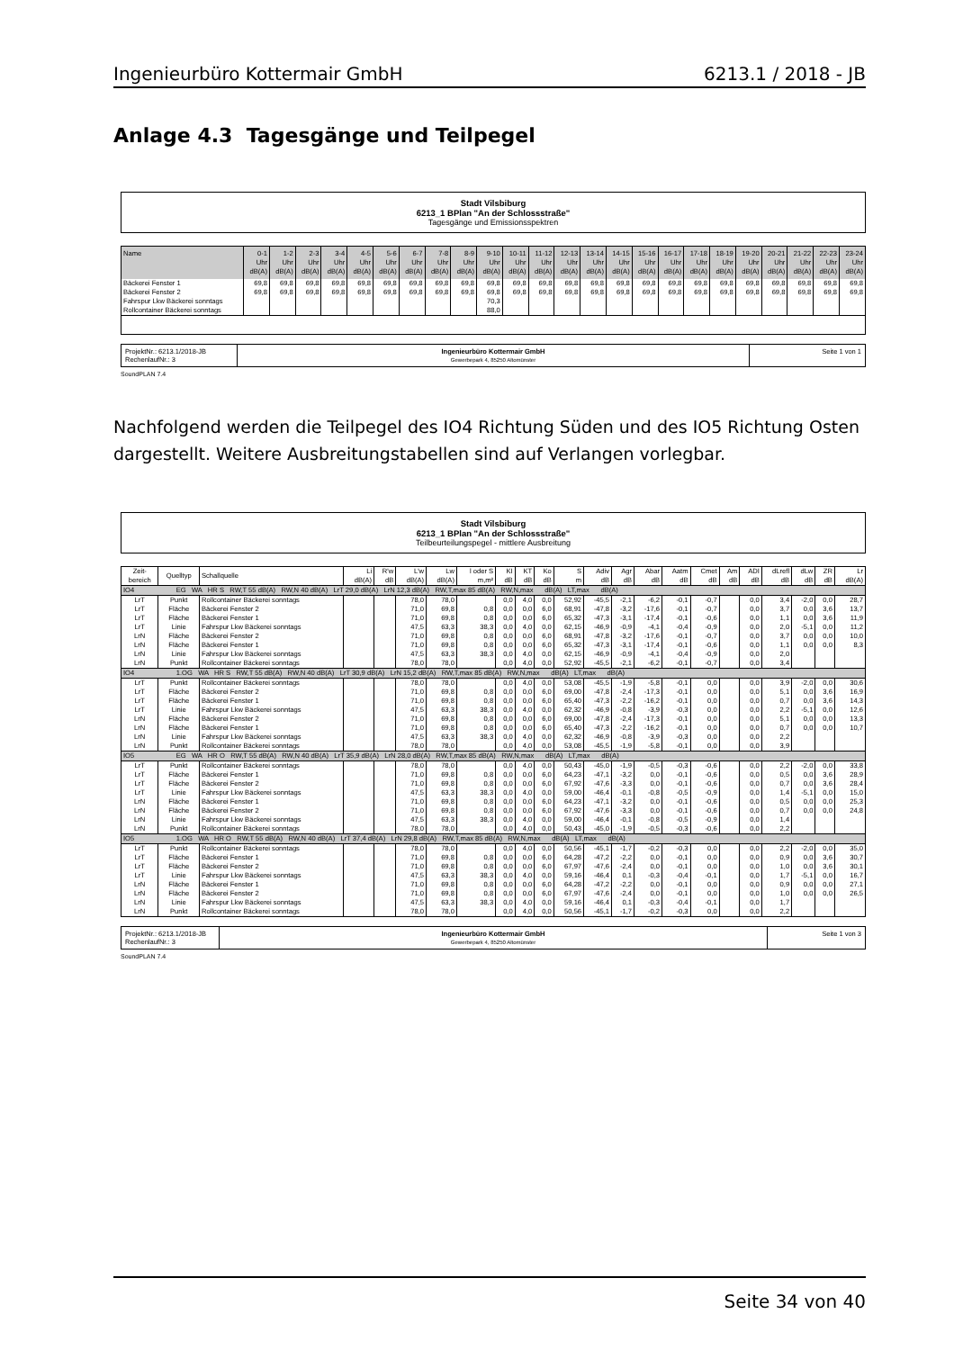Ingenieurbüro Kottermair GmbH 6213.1 / 2018 - JB
Anlage 4.3 Tagesgänge und Teilpegel
Stadt Vilsbiburg
6213_1 BPlan "An der Schlossstraße"
Tagesgänge und Emissionsspektren
| Name | 0-1 Uhr dB(A) | 1-2 Uhr dB(A) | 2-3 Uhr dB(A) | 3-4 Uhr dB(A) | 4-5 Uhr dB(A) | 5-6 Uhr dB(A) | 6-7 Uhr dB(A) | 7-8 Uhr dB(A) | 8-9 Uhr dB(A) | 9-10 Uhr dB(A) | 10-11 Uhr dB(A) | 11-12 Uhr dB(A) | 12-13 Uhr dB(A) | 13-14 Uhr dB(A) | 14-15 Uhr dB(A) | 15-16 Uhr dB(A) | 16-17 Uhr dB(A) | 17-18 Uhr dB(A) | 18-19 Uhr dB(A) | 19-20 Uhr dB(A) | 20-21 Uhr dB(A) | 21-22 Uhr dB(A) | 22-23 Uhr dB(A) | 23-24 Uhr dB(A) |
| --- | --- | --- | --- | --- | --- | --- | --- | --- | --- | --- | --- | --- | --- | --- | --- | --- | --- | --- | --- | --- | --- | --- | --- | --- |
| Bäckerei Fenster 1 | 69,8 | 69,8 | 69,8 | 69,8 | 69,8 | 69,8 | 69,8 | 69,8 | 69,8 | 69,8 | 69,8 | 69,8 | 69,8 | 69,8 | 69,8 | 69,8 | 69,8 | 69,8 | 69,8 | 69,8 | 69,8 | 69,8 | 69,8 | 69,8 |
| Bäckerei Fenster 2 | 69,8 | 69,8 | 69,8 | 69,8 | 69,8 | 69,8 | 69,8 | 69,8 | 69,8 | 69,8 | 69,8 | 69,8 | 69,8 | 69,8 | 69,8 | 69,8 | 69,8 | 69,8 | 69,8 | 69,8 | 69,8 | 69,8 | 69,8 | 69,8 |
| Fahrspur Lkw Bäckerei sonntags | | | | | | | | | | 70,3 | | | | | | | | | | | | | | |
| Rollcontainer Bäckerei sonntags | | | | | | | | | | 88,0 | | | | | | | | | | | | | | |
| ProjektNr.: 6213.1/2018-JB RechenlaufNr.: 3 | Ingenieurbüro Kottermair GmbH Gewerbepark 4, 85250 Altomünster | Seite 1 von 1 |
SoundPLAN 7.4
Nachfolgend werden die Teilpegel des IO4 Richtung Süden und des IO5 Richtung Osten dargestellt. Weitere Ausbreitungstabellen sind auf Verlangen vorlegbar.
Stadt Vilsbiburg
6213_1 BPlan "An der Schlossstraße"
Teilbeurteilungspegel - mittlere Ausbreitung
| Zeit- bereich | Quelltyp | Schallquelle | Li dB(A) | R'w dB | L'w dB(A) | Lw dB(A) | l oder S m,m² | KI dB | KT dB | Ko dB | S m | Adiv dB | Agr dB | Abar dB | Aatm dB | Cmet dB | Am dB | ADI dB | dLrefl dB | dLw dB | ZR dB | Lr dB(A) |
| IO4 EG WA HR S RW,T 55 dB(A) RW,N 40 dB(A) LrT 29,0 dB(A) LrN 12,3 dB(A) RW,T,max 85 dB(A) RW,N,max dB(A) LT,max dB(A) | | | | | | | | | | | | | | | | | | | | | | |
| LrT | Punkt | Rollcontainer Bäckerei sonntags | | | 78,0 | 78,0 | | 0,0 | 4,0 | 0,0 | 52,92 | -45,5 | -2,1 | -6,2 | -0,1 | -0,7 | | 0,0 | 3,4 | -2,0 | 0,0 | 28,7 |
| LrT | Fläche | Bäckerei Fenster 2 | | | 71,0 | 69,8 | 0,8 | 0,0 | 0,0 | 6,0 | 68,91 | -47,8 | -3,2 | -17,6 | -0,1 | -0,7 | | 0,0 | 3,7 | 0,0 | 3,6 | 13,7 |
| LrT | Fläche | Bäckerei Fenster 1 | | | 71,0 | 69,8 | 0,8 | 0,0 | 0,0 | 6,0 | 65,32 | -47,3 | -3,1 | -17,4 | -0,1 | -0,6 | | 0,0 | 1,1 | 0,0 | 3,6 | 11,9 |
| LrT | Linie | Fahrspur Lkw Bäckerei sonntags | | | 47,5 | 63,3 | 38,3 | 0,0 | 4,0 | 0,0 | 62,15 | -46,9 | -0,9 | -4,1 | -0,4 | -0,9 | | 0,0 | 2,0 | -5,1 | 0,0 | 11,2 |
| LrN | Fläche | Bäckerei Fenster 2 | | | 71,0 | 69,8 | 0,8 | 0,0 | 0,0 | 6,0 | 68,91 | -47,8 | -3,2 | -17,6 | -0,1 | -0,7 | | 0,0 | 3,7 | 0,0 | 0,0 | 10,0 |
| LrN | Fläche | Bäckerei Fenster 1 | | | 71,0 | 69,8 | 0,8 | 0,0 | 0,0 | 6,0 | 65,32 | -47,3 | -3,1 | -17,4 | -0,1 | -0,6 | | 0,0 | 1,1 | 0,0 | 0,0 | 8,3 |
| LrN | Linie | Fahrspur Lkw Bäckerei sonntags | | | 47,5 | 63,3 | 38,3 | 0,0 | 4,0 | 0,0 | 62,15 | -46,9 | -0,9 | -4,1 | -0,4 | -0,9 | | 0,0 | 2,0 | | | |
| LrN | Punkt | Rollcontainer Bäckerei sonntags | | | 78,0 | 78,0 | | 0,0 | 4,0 | 0,0 | 52,92 | -45,5 | -2,1 | -6,2 | -0,1 | -0,7 | | 0,0 | 3,4 | | | |
| IO4 1.OG WA HR S RW,T 55 dB(A) RW,N 40 dB(A) LrT 30,9 dB(A) LrN 15,2 dB(A) RW,T,max 85 dB(A) RW,N,max dB(A) LT,max dB(A) | | | | | | | | | | | | | | | | | | | | | | |
| LrT | Punkt | Rollcontainer Bäckerei sonntags | | | 78,0 | 78,0 | | 0,0 | 4,0 | 0,0 | 53,08 | -45,5 | -1,9 | -5,8 | -0,1 | 0,0 | | 0,0 | 3,9 | -2,0 | 0,0 | 30,6 |
| LrT | Fläche | Bäckerei Fenster 2 | | | 71,0 | 69,8 | 0,8 | 0,0 | 0,0 | 6,0 | 69,00 | -47,8 | -2,4 | -17,3 | -0,1 | 0,0 | | 0,0 | 5,1 | 0,0 | 3,6 | 16,9 |
| LrT | Fläche | Bäckerei Fenster 1 | | | 71,0 | 69,8 | 0,8 | 0,0 | 0,0 | 6,0 | 65,40 | -47,3 | -2,2 | -16,2 | -0,1 | 0,0 | | 0,0 | 0,7 | 0,0 | 3,6 | 14,3 |
| LrT | Linie | Fahrspur Lkw Bäckerei sonntags | | | 47,5 | 63,3 | 38,3 | 0,0 | 4,0 | 0,0 | 62,32 | -46,9 | -0,8 | -3,9 | -0,3 | 0,0 | | 0,0 | 2,2 | -5,1 | 0,0 | 12,6 |
| LrN | Fläche | Bäckerei Fenster 2 | | | 71,0 | 69,8 | 0,8 | 0,0 | 0,0 | 6,0 | 69,00 | -47,8 | -2,4 | -17,3 | -0,1 | 0,0 | | 0,0 | 5,1 | 0,0 | 0,0 | 13,3 |
| LrN | Fläche | Bäckerei Fenster 1 | | | 71,0 | 69,8 | 0,8 | 0,0 | 0,0 | 6,0 | 65,40 | -47,3 | -2,2 | -16,2 | -0,1 | 0,0 | | 0,0 | 0,7 | 0,0 | 0,0 | 10,7 |
| LrN | Linie | Fahrspur Lkw Bäckerei sonntags | | | 47,5 | 63,3 | 38,3 | 0,0 | 4,0 | 0,0 | 62,32 | -46,9 | -0,8 | -3,9 | -0,3 | 0,0 | | 0,0 | 2,2 | | | |
| LrN | Punkt | Rollcontainer Bäckerei sonntags | | | 78,0 | 78,0 | | 0,0 | 4,0 | 0,0 | 53,08 | -45,5 | -1,9 | -5,8 | -0,1 | 0,0 | | 0,0 | 3,9 | | | |
| IO5 EG WA HR O RW,T 55 dB(A) RW,N 40 dB(A) LrT 35,9 dB(A) LrN 28,0 dB(A) RW,T,max 85 dB(A) RW,N,max dB(A) LT,max dB(A) | | | | | | | | | | | | | | | | | | | | | | |
| LrT | Punkt | Rollcontainer Bäckerei sonntags | | | 78,0 | 78,0 | | 0,0 | 4,0 | 0,0 | 50,43 | -45,0 | -1,9 | -0,5 | -0,3 | -0,6 | | 0,0 | 2,2 | -2,0 | 0,0 | 33,8 |
| LrT | Fläche | Bäckerei Fenster 1 | | | 71,0 | 69,8 | 0,8 | 0,0 | 0,0 | 6,0 | 64,23 | -47,1 | -3,2 | 0,0 | -0,1 | -0,6 | | 0,0 | 0,5 | 0,0 | 3,6 | 28,9 |
| LrT | Fläche | Bäckerei Fenster 2 | | | 71,0 | 69,8 | 0,8 | 0,0 | 0,0 | 6,0 | 67,92 | -47,6 | -3,3 | 0,0 | -0,1 | -0,6 | | 0,0 | 0,7 | 0,0 | 3,6 | 28,4 |
| LrT | Linie | Fahrspur Lkw Bäckerei sonntags | | | 47,5 | 63,3 | 38,3 | 0,0 | 4,0 | 0,0 | 59,00 | -46,4 | -0,1 | -0,8 | -0,5 | -0,9 | | 0,0 | 1,4 | -5,1 | 0,0 | 15,0 |
| LrN | Fläche | Bäckerei Fenster 1 | | | 71,0 | 69,8 | 0,8 | 0,0 | 0,0 | 6,0 | 64,23 | -47,1 | -3,2 | 0,0 | -0,1 | -0,6 | | 0,0 | 0,5 | 0,0 | 0,0 | 25,3 |
| LrN | Fläche | Bäckerei Fenster 2 | | | 71,0 | 69,8 | 0,8 | 0,0 | 0,0 | 6,0 | 67,92 | -47,6 | -3,3 | 0,0 | -0,1 | -0,6 | | 0,0 | 0,7 | 0,0 | 0,0 | 24,8 |
| LrN | Linie | Fahrspur Lkw Bäckerei sonntags | | | 47,5 | 63,3 | 38,3 | 0,0 | 4,0 | 0,0 | 59,00 | -46,4 | -0,1 | -0,8 | -0,5 | -0,9 | | 0,0 | 1,4 | | | |
| LrN | Punkt | Rollcontainer Bäckerei sonntags | | | 78,0 | 78,0 | | 0,0 | 4,0 | 0,0 | 50,43 | -45,0 | -1,9 | -0,5 | -0,3 | -0,6 | | 0,0 | 2,2 | | | |
| IO5 1.OG WA HR O RW,T 55 dB(A) RW,N 40 dB(A) LrT 37,4 dB(A) LrN 29,8 dB(A) RW,T,max 85 dB(A) RW,N,max dB(A) LT,max dB(A) | | | | | | | | | | | | | | | | | | | | | | |
| LrT | Punkt | Rollcontainer Bäckerei sonntags | | | 78,0 | 78,0 | | 0,0 | 4,0 | 0,0 | 50,56 | -45,1 | -1,7 | -0,2 | -0,3 | 0,0 | | 0,0 | 2,2 | -2,0 | 0,0 | 35,0 |
| LrT | Fläche | Bäckerei Fenster 1 | | | 71,0 | 69,8 | 0,8 | 0,0 | 0,0 | 6,0 | 64,28 | -47,2 | -2,2 | 0,0 | -0,1 | 0,0 | | 0,0 | 0,9 | 0,0 | 3,6 | 30,7 |
| LrT | Fläche | Bäckerei Fenster 2 | | | 71,0 | 69,8 | 0,8 | 0,0 | 0,0 | 6,0 | 67,97 | -47,6 | -2,4 | 0,0 | -0,1 | 0,0 | | 0,0 | 1,0 | 0,0 | 3,6 | 30,1 |
| LrT | Linie | Fahrspur Lkw Bäckerei sonntags | | | 47,5 | 63,3 | 38,3 | 0,0 | 4,0 | 0,0 | 59,16 | -46,4 | 0,1 | -0,3 | -0,4 | -0,1 | | 0,0 | 1,7 | -5,1 | 0,0 | 16,7 |
| LrN | Fläche | Bäckerei Fenster 1 | | | 71,0 | 69,8 | 0,8 | 0,0 | 0,0 | 6,0 | 64,28 | -47,2 | -2,2 | 0,0 | -0,1 | 0,0 | | 0,0 | 0,9 | 0,0 | 0,0 | 27,1 |
| LrN | Fläche | Bäckerei Fenster 2 | | | 71,0 | 69,8 | 0,8 | 0,0 | 0,0 | 6,0 | 67,97 | -47,6 | -2,4 | 0,0 | -0,1 | 0,0 | | 0,0 | 1,0 | 0,0 | 0,0 | 26,5 |
| LrN | Linie | Fahrspur Lkw Bäckerei sonntags | | | 47,5 | 63,3 | 38,3 | 0,0 | 4,0 | 0,0 | 59,16 | -46,4 | 0,1 | -0,3 | -0,4 | -0,1 | | 0,0 | 1,7 | | | |
| LrN | Punkt | Rollcontainer Bäckerei sonntags | | | 78,0 | 78,0 | | 0,0 | 4,0 | 0,0 | 50,56 | -45,1 | -1,7 | -0,2 | -0,3 | 0,0 | | 0,0 | 2,2 | | | |
| ProjektNr.: 6213.1/2018-JB RechenlaufNr.: 3 | Ingenieurbüro Kottermair GmbH Gewerbepark 4, 85250 Altomünster | Seite 1 von 3 |
SoundPLAN 7.4
Seite 34 von 40